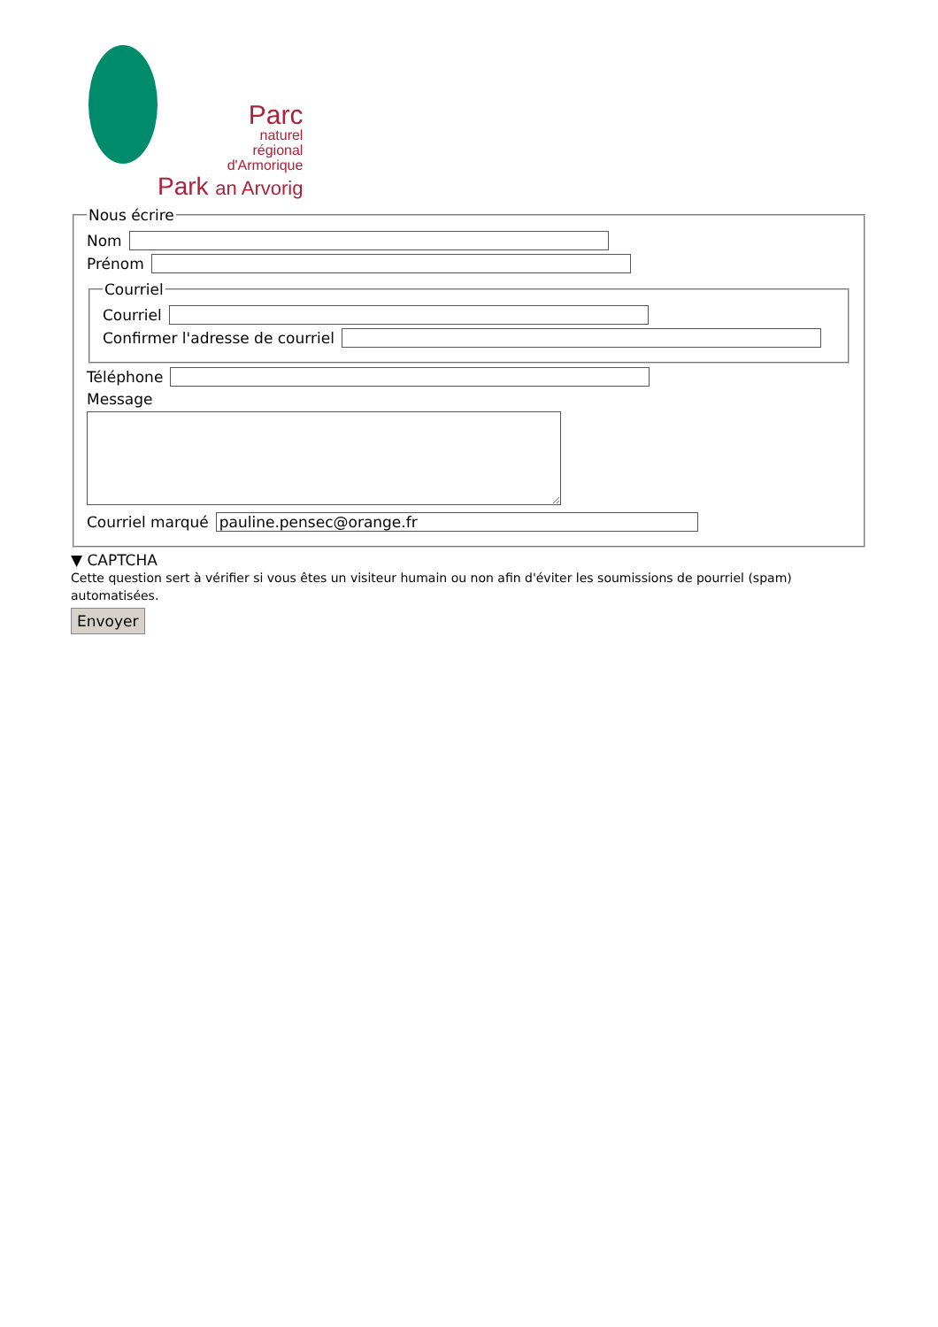Parc
naturel
régional
d'Armorique
Park an Arvorig
Nous écrire
Nom
Prénom
Courriel
Courriel
Confirmer l'adresse de courriel
Téléphone
Message
Courriel marqué
pauline.pensec@orange.fr
▼ CAPTCHA
Cette question sert à vérifier si vous êtes un visiteur humain ou non afin d'éviter les soumissions de pourriel (spam) automatisées.
Envoyer